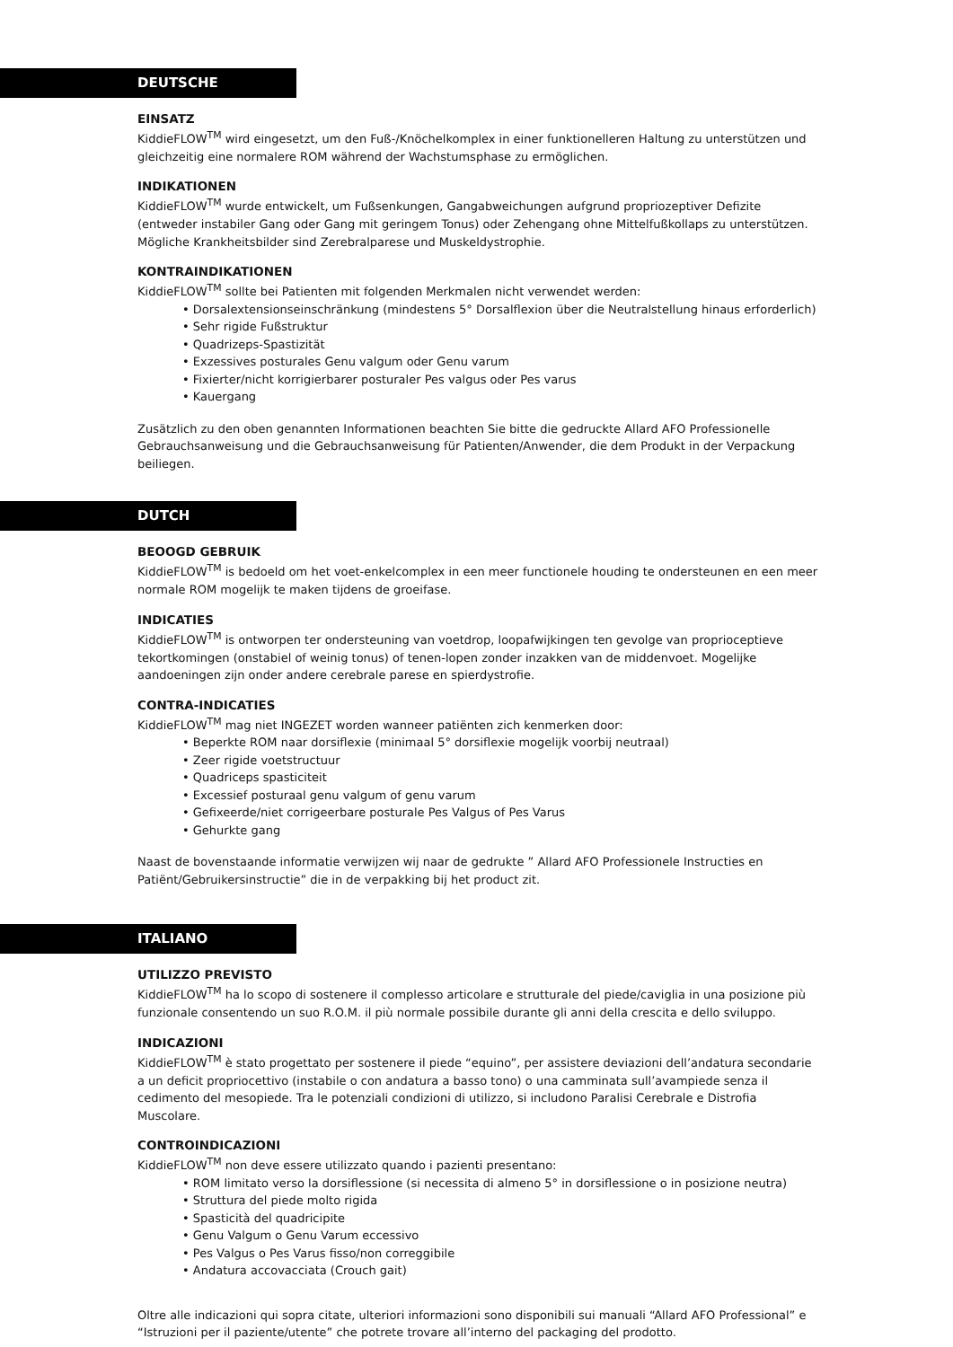DEUTSCHE
EINSATZ
KiddieFLOW<sup>TM</sup> wird eingesetzt, um den Fuß-/Knöchelkomplex in einer funktionelleren Haltung zu unterstützen und gleichzeitig eine normalere ROM während der Wachstumsphase zu ermöglichen.
INDIKATIONEN
KiddieFLOW<sup>TM</sup> wurde entwickelt, um Fußsenkungen, Gangabweichungen aufgrund propriozeptiver Defizite (entweder instabiler Gang oder Gang mit geringem Tonus) oder Zehengang ohne Mittelfußkollaps zu unterstützen. Mögliche Krankheitsbilder sind Zerebralparese und Muskeldystrophie.
KONTRAINDIKATIONEN
KiddieFLOW<sup>TM</sup> sollte bei Patienten mit folgenden Merkmalen nicht verwendet werden:
• Dorsalextensionseinschränkung (mindestens 5° Dorsalflexion über die Neutralstellung hinaus erforderlich)
• Sehr rigide Fußstruktur
• Quadrizeps-Spastizität
• Exzessives posturales Genu valgum oder Genu varum
• Fixierter/nicht korrigierbarer posturaler Pes valgus oder Pes varus
• Kauergang
Zusätzlich zu den oben genannten Informationen beachten Sie bitte die gedruckte Allard AFO Professionelle Gebrauchsanweisung und die Gebrauchsanweisung für Patienten/Anwender, die dem Produkt in der Verpackung beiliegen.
DUTCH
BEOOGD GEBRUIK
KiddieFLOW<sup>TM</sup> is bedoeld om het voet-enkelcomplex in een meer functionele houding te ondersteunen en een meer normale ROM mogelijk te maken tijdens de groeifase.
INDICATIES
KiddieFLOW<sup>TM</sup> is ontworpen ter ondersteuning van voetdrop, loopafwijkingen ten gevolge van proprioceptieve tekortkomingen (onstabiel of weinig tonus) of tenen-lopen zonder inzakken van de middenvoet. Mogelijke aandoeningen zijn onder andere cerebrale parese en spierdystrofie.
CONTRA-INDICATIES
KiddieFLOW<sup>TM</sup> mag niet INGEZET worden wanneer patiënten zich kenmerken door:
• Beperkte ROM naar dorsiflexie (minimaal 5° dorsiflexie mogelijk voorbij neutraal)
• Zeer rigide voetstructuur
• Quadriceps spasticiteit
• Excessief posturaal genu valgum of genu varum
• Gefixeerde/niet corrigeerbare posturale Pes Valgus of Pes Varus
• Gehurkte gang
Naast de bovenstaande informatie verwijzen wij naar de gedrukte ” Allard AFO Professionele Instructies en Patiënt/Gebruikersinstructie” die in de verpakking bij het product zit.
ITALIANO
UTILIZZO PREVISTO
KiddieFLOW<sup>TM</sup> ha lo scopo di sostenere il complesso articolare e strutturale del piede/caviglia in una posizione più funzionale consentendo un suo R.O.M. il più normale possibile durante gli anni della crescita e dello sviluppo.
INDICAZIONI
KiddieFLOW<sup>TM</sup> è stato progettato per sostenere il piede “equino”, per assistere deviazioni dell’andatura secondarie a un deficit propriocettivo (instabile o con andatura a basso tono) o una camminata sull’avampiede senza il cedimento del mesopiede. Tra le potenziali condizioni di utilizzo, si includono Paralisi Cerebrale e Distrofia Muscolare.
CONTROINDICAZIONI
KiddieFLOW<sup>TM</sup> non deve essere utilizzato quando i pazienti presentano:
• ROM limitato verso la dorsiflessione (si necessita di almeno 5° in dorsiflessione o in posizione neutra)
• Struttura del piede molto rigida
• Spasticità del quadricipite
• Genu Valgum o Genu Varum eccessivo
• Pes Valgus o Pes Varus fisso/non correggibile
• Andatura accovacciata (Crouch gait)
Oltre alle indicazioni qui sopra citate, ulteriori informazioni sono disponibili sui manuali “Allard AFO Professional” e “Istruzioni per il paziente/utente” che potrete trovare all’interno del packaging del prodotto.